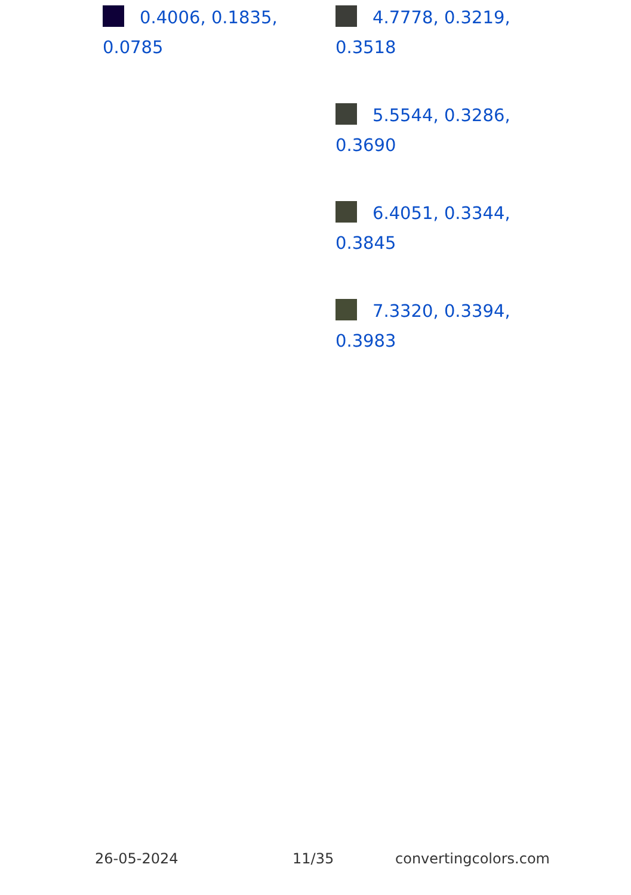0.4006, 0.1835, 0.0785 4.7778, 0.3219, 0.3518
5.5544, 0.3286, 0.3690
6.4051, 0.3344, 0.3845
7.3320, 0.3394, 0.3983
26-05-2024 11/35 convertingcolors.com